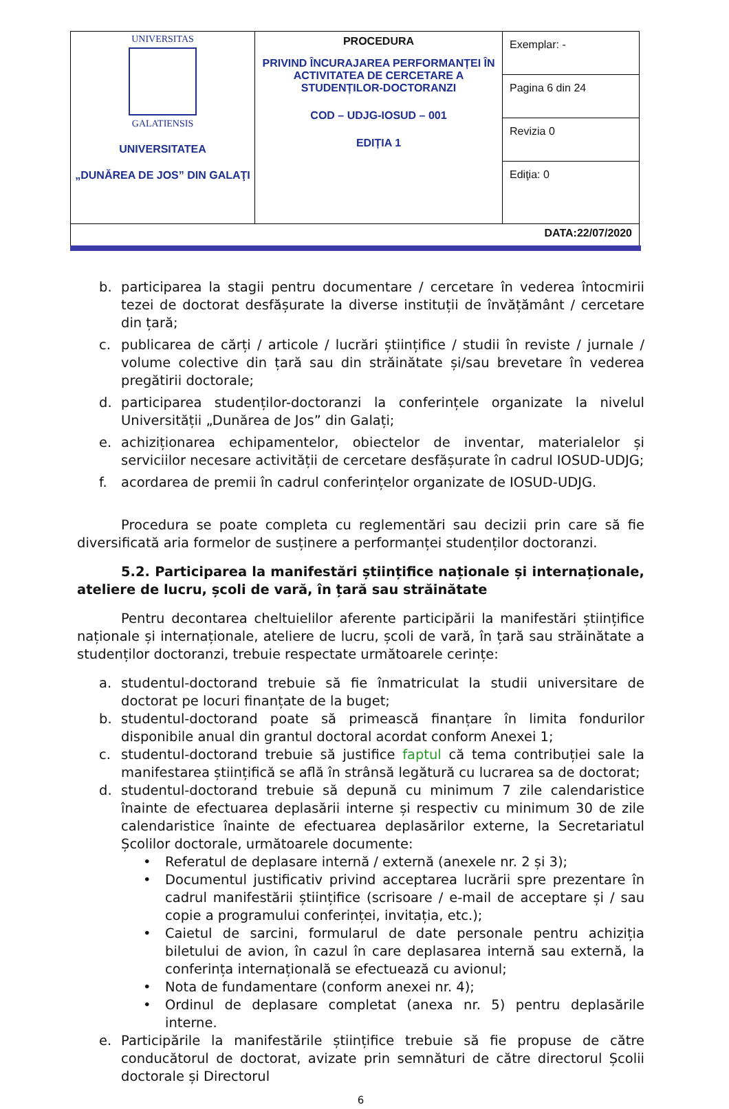| UNIVERSITAS GALATIENSIS UNIVERSITATEA „DUNĂREA DE JOS” DIN GALAŢI | PROCEDURA PRIVIND ÎNCURAJAREA PERFORMANȚEI ÎN ACTIVITATEA DE CERCETARE A STUDENȚILOR-DOCTORANZI COD – UDJG-IOSUD – 001 EDIȚIA 1 | Exemplar: - |
| | | Pagina 6 din 24 |
| | | Revizia 0 |
| | | Ediţia: 0 |
| DATA:22/07/2020 | | |
b. participarea la stagii pentru documentare / cercetare în vederea întocmirii tezei de doctorat desfășurate la diverse instituții de învățământ / cercetare din țară;
c. publicarea de cărți / articole / lucrări științifice / studii în reviste / jurnale / volume colective din țară sau din străinătate și/sau brevetare în vederea pregătirii doctorale;
d. participarea studenților-doctoranzi la conferințele organizate la nivelul Universității „Dunărea de Jos” din Galați;
e. achiziționarea echipamentelor, obiectelor de inventar, materialelor și serviciilor necesare activității de cercetare desfășurate în cadrul IOSUD-UDJG;
f. acordarea de premii în cadrul conferințelor organizate de IOSUD-UDJG.
Procedura se poate completa cu reglementări sau decizii prin care să fie diversificată aria formelor de susținere a performanței studenților doctoranzi.
5.2. Participarea la manifestări științifice naționale și internaționale, ateliere de lucru, școli de vară, în țară sau străinătate
Pentru decontarea cheltuielilor aferente participării la manifestări științifice naționale și internaționale, ateliere de lucru, școli de vară, în țară sau străinătate a studenților doctoranzi, trebuie respectate următoarele cerințe:
a. studentul-doctorand trebuie să fie înmatriculat la studii universitare de doctorat pe locuri finanțate de la buget;
b. studentul-doctorand poate să primească finanțare în limita fondurilor disponibile anual din grantul doctoral acordat conform Anexei 1;
c. studentul-doctorand trebuie să justifice faptul că tema contribuției sale la manifestarea științifică se află în strânsă legătură cu lucrarea sa de doctorat;
d. studentul-doctorand trebuie să depună cu minimum 7 zile calendaristice înainte de efectuarea deplasării interne și respectiv cu minimum 30 de zile calendaristice înainte de efectuarea deplasărilor externe, la Secretariatul Școlilor doctorale, următoarele documente:
• Referatul de deplasare internă / externă (anexele nr. 2 și 3);
• Documentul justificativ privind acceptarea lucrării spre prezentare în cadrul manifestării științifice (scrisoare / e-mail de acceptare și / sau copie a programului conferinței, invitația, etc.);
• Caietul de sarcini, formularul de date personale pentru achiziția biletului de avion, în cazul în care deplasarea internă sau externă, la conferința internațională se efectuează cu avionul;
• Nota de fundamentare (conform anexei nr. 4);
• Ordinul de deplasare completat (anexa nr. 5) pentru deplasările interne.
e. Participările la manifestările științifice trebuie să fie propuse de către conducătorul de doctorat, avizate prin semnături de către directorul Școlii doctorale și Directorul
6